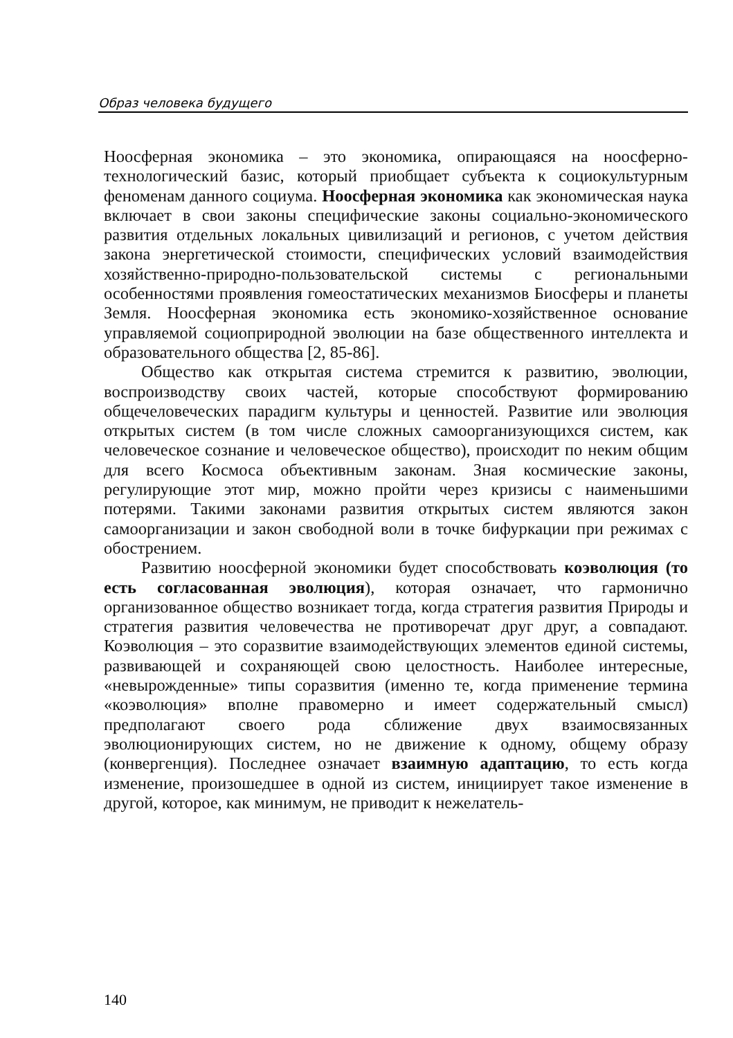Образ человека будущего
Ноосферная экономика – это экономика, опирающаяся на ноосферно-технологический базис, который приобщает субъекта к социокультурным феноменам данного социума. Ноосферная экономика как экономическая наука включает в свои законы специфические законы социально-экономического развития отдельных локальных цивилизаций и регионов, с учетом действия закона энергетической стоимости, специфических условий взаимодействия хозяйственно-природно-пользовательской системы с региональными особенностями проявления гомеостатических механизмов Биосферы и планеты Земля. Ноосферная экономика есть экономико-хозяйственное основание управляемой социоприродной эволюции на базе общественного интеллекта и образовательного общества [2, 85-86].
Общество как открытая система стремится к развитию, эволюции, воспроизводству своих частей, которые способствуют формированию общечеловеческих парадигм культуры и ценностей. Развитие или эволюция открытых систем (в том числе сложных самоорганизующихся систем, как человеческое сознание и человеческое общество), происходит по неким общим для всего Космоса объективным законам. Зная космические законы, регулирующие этот мир, можно пройти через кризисы с наименьшими потерями. Такими законами развития открытых систем являются закон самоорганизации и закон свободной воли в точке бифуркации при режимах с обострением.
Развитию ноосферной экономики будет способствовать коэволюция (то есть согласованная эволюция), которая означает, что гармонично организованное общество возникает тогда, когда стратегия развития Природы и стратегия развития человечества не противоречат друг друг, а совпадают. Коэволюция – это соразвитие взаимодействующих элементов единой системы, развивающей и сохраняющей свою целостность. Наиболее интересные, «невырожденные» типы соразвития (именно те, когда применение термина «коэволюция» вполне правомерно и имеет содержательный смысл) предполагают своего рода сближение двух взаимосвязанных эволюционирующих систем, но не движение к одному, общему образу (конвергенция). Последнее означает взаимную адаптацию, то есть когда изменение, произошедшее в одной из систем, инициирует такое изменение в другой, которое, как минимум, не приводит к нежелатель-
140